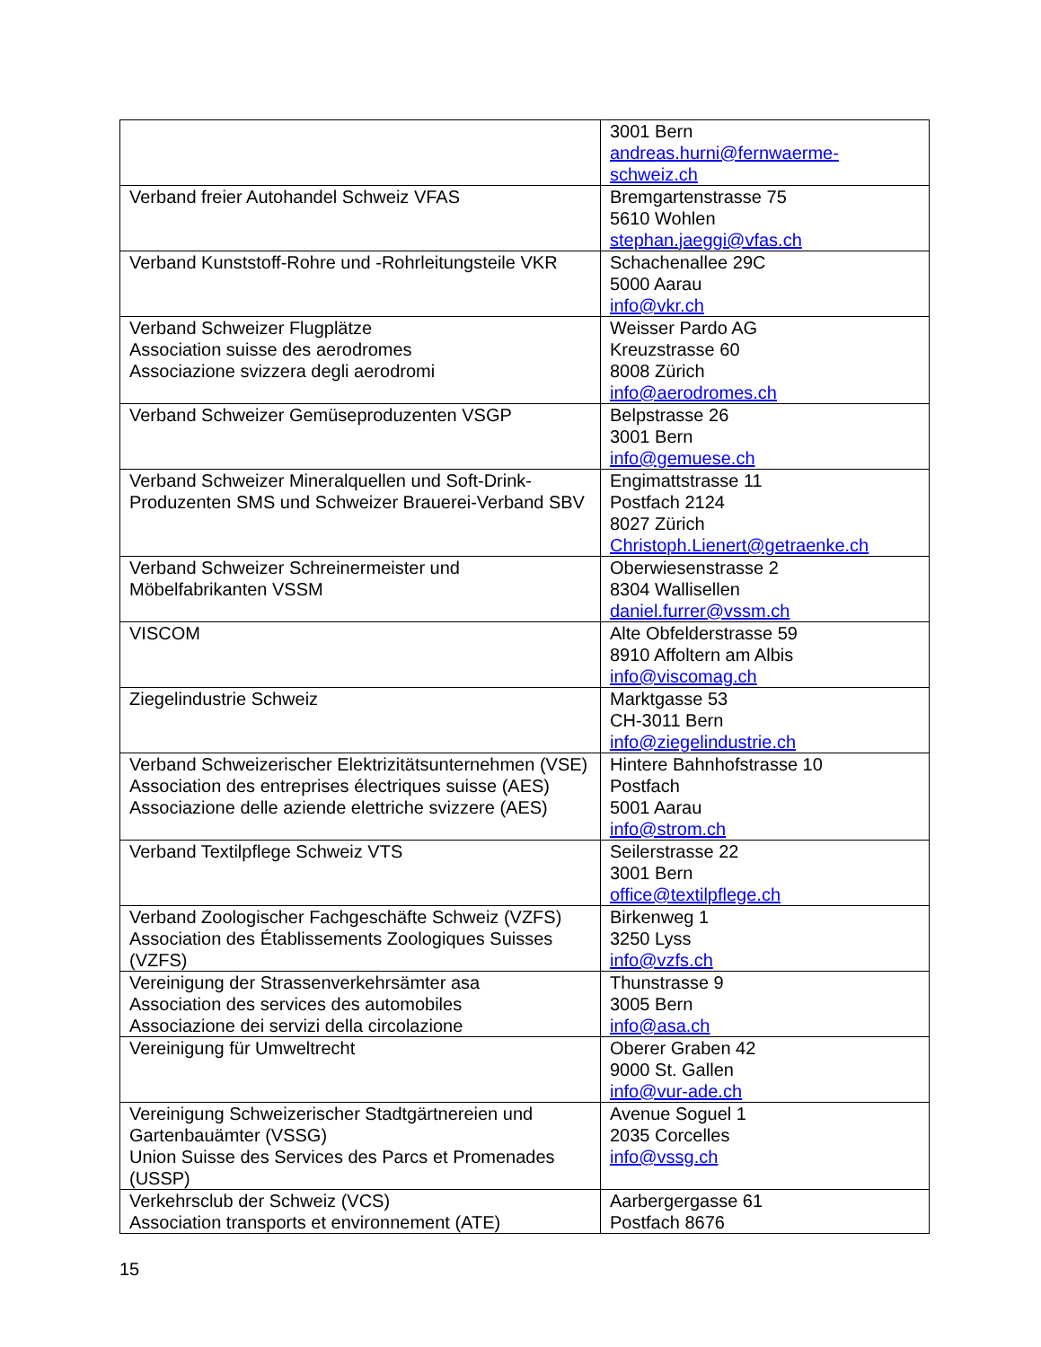| | 3001 Bern andreas.hurni@fernwaerme-schweiz.ch |
| Verband freier Autohandel Schweiz VFAS | Bremgartenstrasse 75 5610 Wohlen stephan.jaeggi@vfas.ch |
| Verband Kunststoff-Rohre und -Rohrleitungsteile VKR | Schachenallee 29C 5000 Aarau info@vkr.ch |
| Verband Schweizer Flugplätze Association suisse des aerodromes Associazione svizzera degli aerodromi | Weisser Pardo AG Kreuzstrasse 60 8008 Zürich info@aerodromes.ch |
| Verband Schweizer Gemüseproduzenten VSGP | Belpstrasse 26 3001 Bern info@gemuese.ch |
| Verband Schweizer Mineralquellen und Soft-Drink-Produzenten SMS und Schweizer Brauerei-Verband SBV | Engimattstrasse 11 Postfach 2124 8027 Zürich Christoph.Lienert@getraenke.ch |
| Verband Schweizer Schreinermeister und Möbelfabrikanten VSSM | Oberwiesenstrasse 2 8304 Wallisellen daniel.furrer@vssm.ch |
| VISCOM | Alte Obfelderstrasse 59 8910 Affoltern am Albis info@viscomag.ch |
| Ziegelindustrie Schweiz | Marktgasse 53 CH-3011 Bern info@ziegelindustrie.ch |
| Verband Schweizerischer Elektrizitätsunternehmen (VSE) Association des entreprises électriques suisse (AES) Associazione delle aziende elettriche svizzere (AES) | Hintere Bahnhofstrasse 10 Postfach 5001 Aarau info@strom.ch |
| Verband Textilpflege Schweiz VTS | Seilerstrasse 22 3001 Bern office@textilpflege.ch |
| Verband Zoologischer Fachgeschäfte Schweiz (VZFS) Association des Établissements Zoologiques Suisses (VZFS) | Birkenweg 1 3250 Lyss info@vzfs.ch |
| Vereinigung der Strassenverkehrsämter asa Association des services des automobiles Associazione dei servizi della circolazione | Thunstrasse 9 3005 Bern info@asa.ch |
| Vereinigung für Umweltrecht | Oberer Graben 42 9000 St. Gallen info@vur-ade.ch |
| Vereinigung Schweizerischer Stadtgärtnereien und Gartenbauämter (VSSG) Union Suisse des Services des Parcs et Promenades (USSP) | Avenue Soguel 1 2035 Corcelles info@vssg.ch |
| Verkehrsclub der Schweiz (VCS) Association transports et environnement (ATE) | Aarbergergasse 61 Postfach 8676 |
15